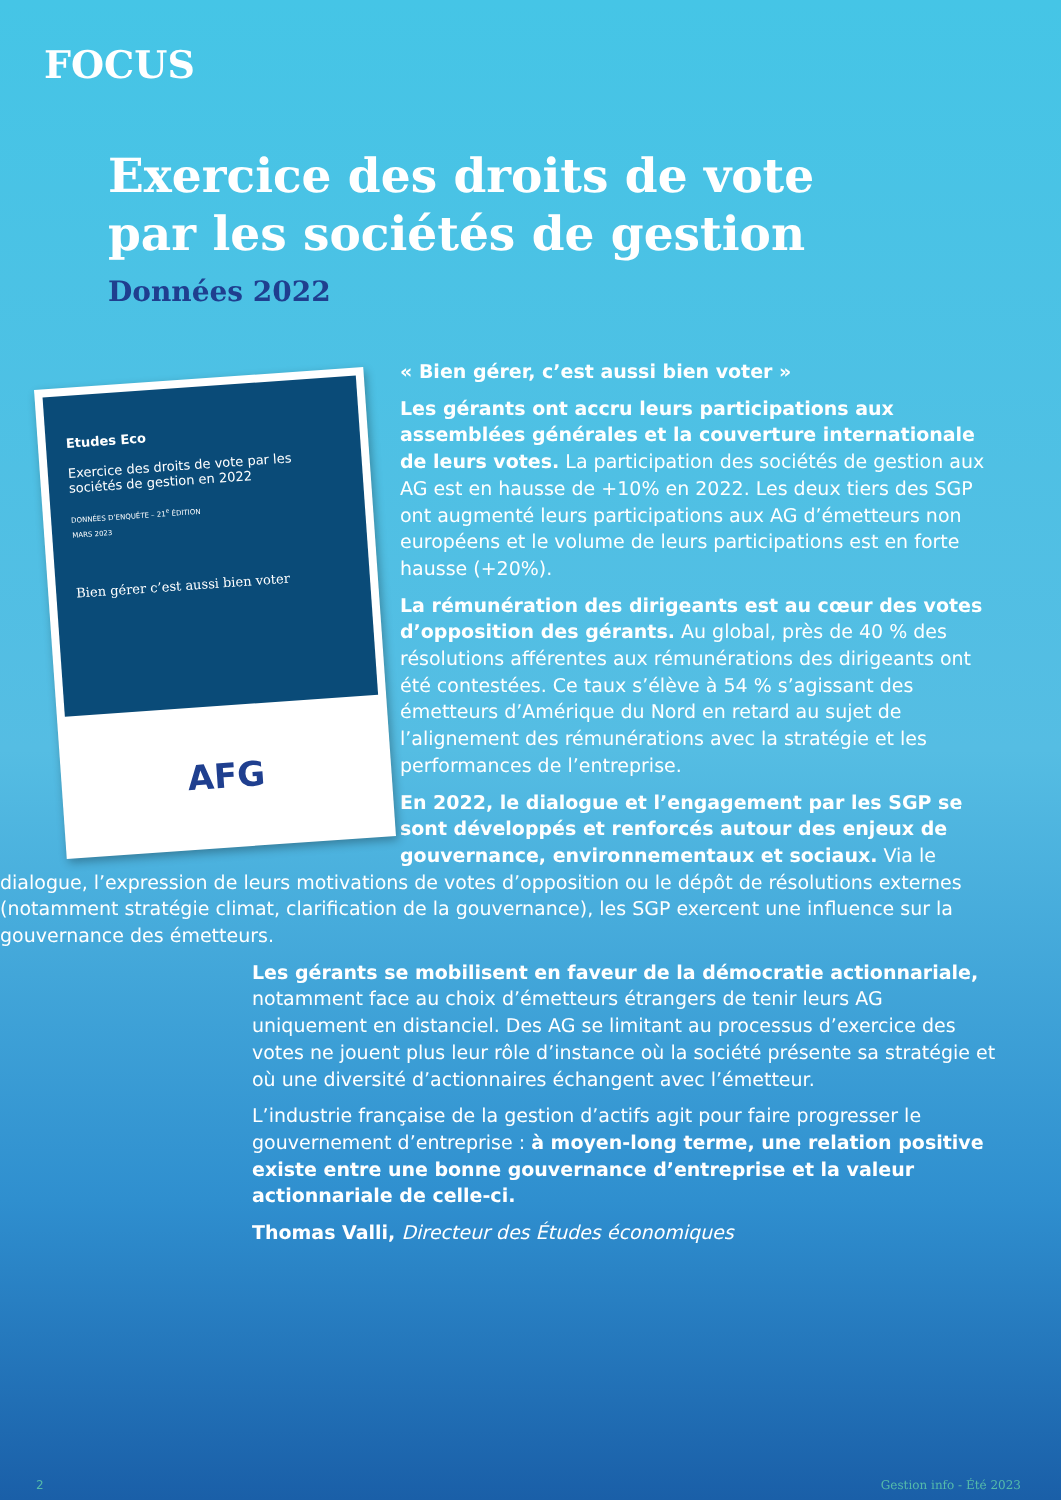FOCUS
Exercice des droits de vote
par les sociétés de gestion
Données 2022
Etudes Eco
Exercice des droits de vote par les sociétés de gestion en 2022
DONNÉES D’ENQUÊTE – 21<sup>e</sup> ÉDITION
MARS 2023
Bien gérer c’est aussi bien voter
AFG
« Bien gérer, c’est aussi bien voter »
Les gérants ont accru leurs participations aux assemblées générales et la couverture internationale de leurs votes. La participation des sociétés de gestion aux AG est en hausse de +10% en 2022. Les deux tiers des SGP ont augmenté leurs participations aux AG d’émetteurs non européens et le volume de leurs participations est en forte hausse (+20%).
La rémunération des dirigeants est au cœur des votes d’opposition des gérants. Au global, près de 40 % des résolutions afférentes aux rémunérations des dirigeants ont été contestées. Ce taux s’élève à 54 % s’agissant des émetteurs d’Amérique du Nord en retard au sujet de l’alignement des rémunérations avec la stratégie et les performances de l’entreprise.
En 2022, le dialogue et l’engagement par les SGP se sont développés et renforcés autour des enjeux de gouvernance, environnementaux et sociaux. Via le dialogue, l’expression de leurs motivations de votes d’opposition ou le dépôt de résolutions externes (notamment stratégie climat, clarification de la gouvernance), les SGP exercent une influence sur la gouvernance des émetteurs.
Les gérants se mobilisent en faveur de la démocratie actionnariale, notamment face au choix d’émetteurs étrangers de tenir leurs AG uniquement en distanciel. Des AG se limitant au processus d’exercice des votes ne jouent plus leur rôle d’instance où la société présente sa stratégie et où une diversité d’actionnaires échangent avec l’émetteur.
L’industrie française de la gestion d’actifs agit pour faire progresser le gouvernement d’entreprise : à moyen-long terme, une relation positive existe entre une bonne gouvernance d’entreprise et la valeur actionnariale de celle-ci.
Thomas Valli, Directeur des Études économiques
2 Gestion info - Été 2023